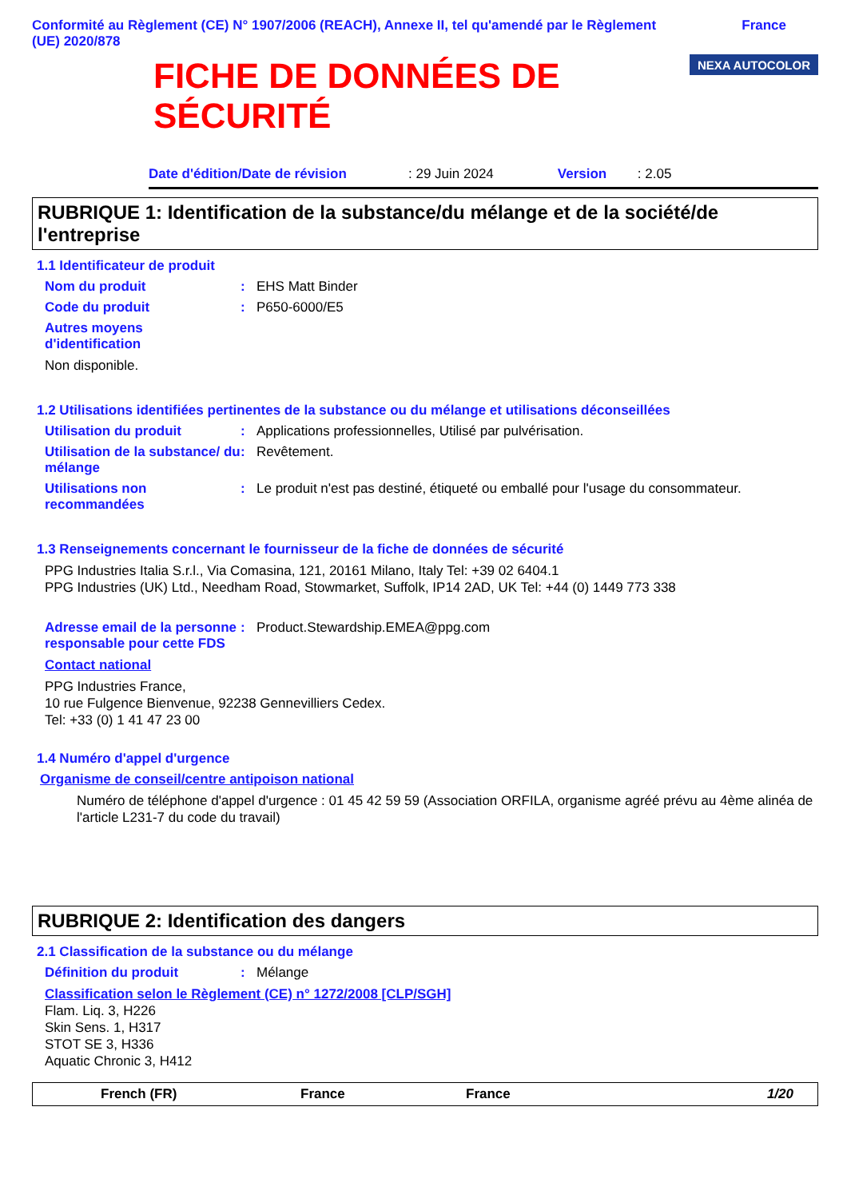Conformité au Règlement (CE) N° 1907/2006 (REACH), Annexe II, tel qu'amendé par le Règlement
(UE) 2020/878
France
FICHE DE DONNÉES DE
SÉCURITÉ
NEXA AUTOCOLOR
Date d'édition/Date de révision: 29 Juin 2024 Version: 2.05
RUBRIQUE 1: Identification de la substance/du mélange et de la société/de l'entreprise
1.1 Identificateur de produit
Nom du produit: EHS Matt Binder
Code du produit: P650-6000/E5
Autres moyens d'identification
Non disponible.
1.2 Utilisations identifiées pertinentes de la substance ou du mélange et utilisations déconseillées
Utilisation du produit: Applications professionnelles, Utilisé par pulvérisation.
Utilisation de la substance/ du mélange: Revêtement.
Utilisations non recommandées: Le produit n'est pas destiné, étiqueté ou emballé pour l'usage du consommateur.
1.3 Renseignements concernant le fournisseur de la fiche de données de sécurité
PPG Industries Italia S.r.l., Via Comasina, 121, 20161 Milano, Italy Tel: +39 02 6404.1
PPG Industries (UK) Ltd., Needham Road, Stowmarket, Suffolk, IP14 2AD, UK Tel: +44 (0) 1449 773 338
Adresse email de la personne responsable pour cette FDS: Product.Stewardship.EMEA@ppg.com
Contact national
PPG Industries France,
10 rue Fulgence Bienvenue, 92238 Gennevilliers Cedex.
Tel: +33 (0) 1 41 47 23 00
1.4 Numéro d'appel d'urgence
Organisme de conseil/centre antipoison national
Numéro de téléphone d'appel d'urgence : 01 45 42 59 59 (Association ORFILA, organisme agréé prévu au 4ème alinéa de l'article L231-7 du code du travail)
RUBRIQUE 2: Identification des dangers
2.1 Classification de la substance ou du mélange
Définition du produit: Mélange
Classification selon le Règlement (CE) n° 1272/2008 [CLP/SGH]
Flam. Liq. 3, H226
Skin Sens. 1, H317
STOT SE 3, H336
Aquatic Chronic 3, H412
French (FR) France France 1/20